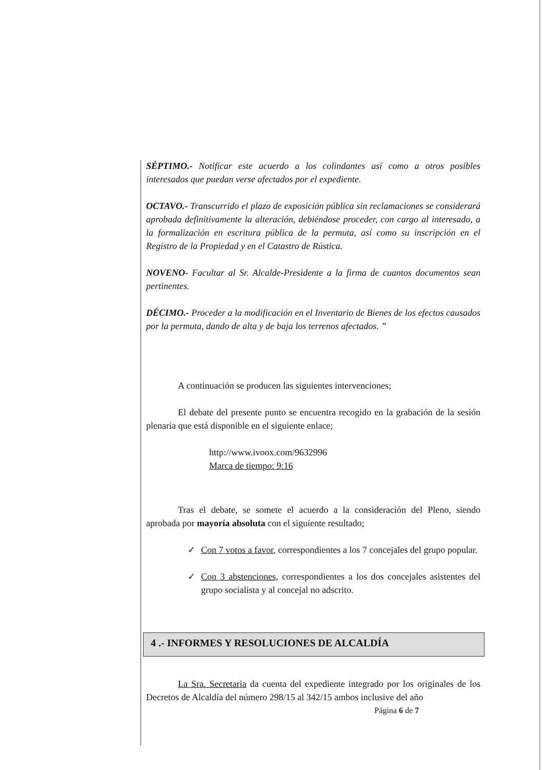SÉPTIMO.- Notificar este acuerdo a los colindantes así como a otros posibles interesados que puedan verse afectados por el expediente.
OCTAVO.- Transcurrido el plazo de exposición pública sin reclamaciones se considerará aprobada definitivamente la alteración, debiéndose proceder, con cargo al interesado, a la formalización en escritura pública de la permuta, así como su inscripción en el Registro de la Propiedad y en el Catastro de Rústica.
NOVENO- Facultar al Sr. Alcalde-Presidente a la firma de cuantos documentos sean pertinentes.
DÉCIMO.- Proceder a la modificación en el Inventario de Bienes de los efectos causados por la permuta, dando de alta y de baja los terrenos afectados. ”
A continuación se producen las siguientes intervenciones;
El debate del presente punto se encuentra recogido en la grabación de la sesión plenaria que está disponible en el siguiente enlace;
http://www.ivoox.com/9632996
Marca de tiempo: 9:16
Tras el debate, se somete el acuerdo a la consideración del Pleno, siendo aprobada por mayoría absoluta con el siguiente resultado;
✓ Con 7 votos a favor, correspondientes a los 7 concejales del grupo popular.
✓ Con 3 abstenciones, correspondientes a los dos concejales asistentes del grupo socialista y al concejal no adscrito.
4 .- INFORMES Y RESOLUCIONES DE ALCALDÍA
La Sra. Secretaria da cuenta del expediente integrado por los originales de los Decretos de Alcaldía del número 298/15 al 342/15 ambos inclusive del año
Página 6 de 7